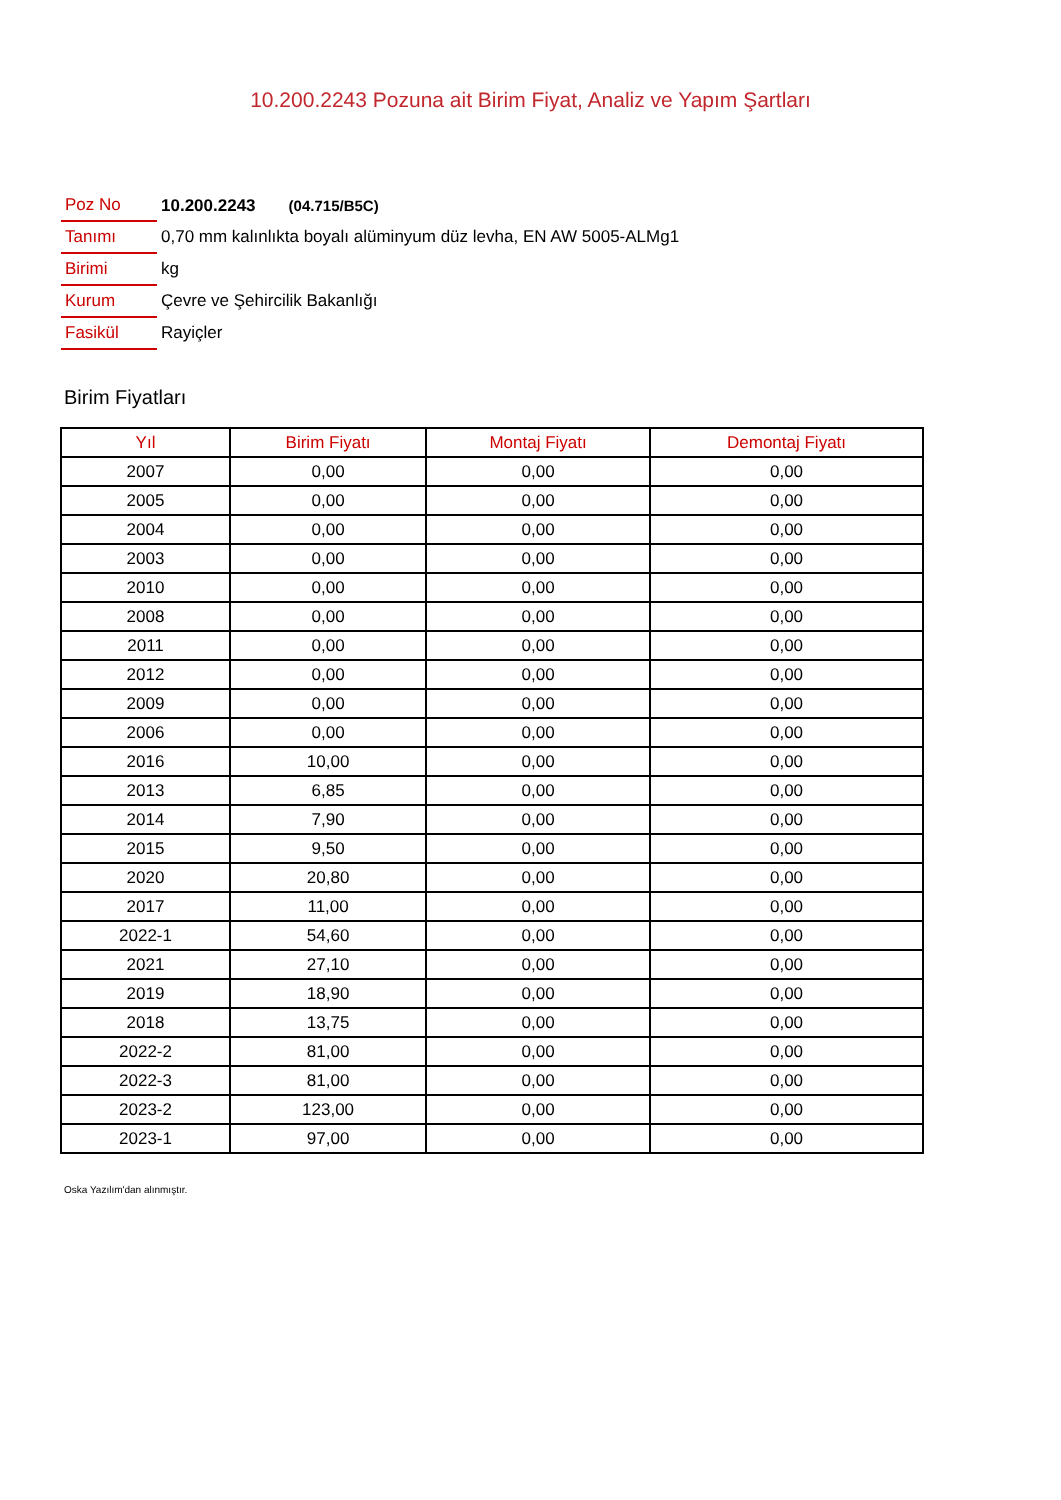10.200.2243 Pozuna ait Birim Fiyat, Analiz ve Yapım Şartları
| Poz No | 10.200.2243 (04.715/B5C) |
| Tanımı | 0,70 mm kalınlıkta boyalı alüminyum düz levha, EN AW 5005-ALMg1 |
| Birimi | kg |
| Kurum | Çevre ve Şehircilik Bakanlığı |
| Fasikül | Rayiçler |
Birim Fiyatları
| Yıl | Birim Fiyatı | Montaj Fiyatı | Demontaj Fiyatı |
| --- | --- | --- | --- |
| 2007 | 0,00 | 0,00 | 0,00 |
| 2005 | 0,00 | 0,00 | 0,00 |
| 2004 | 0,00 | 0,00 | 0,00 |
| 2003 | 0,00 | 0,00 | 0,00 |
| 2010 | 0,00 | 0,00 | 0,00 |
| 2008 | 0,00 | 0,00 | 0,00 |
| 2011 | 0,00 | 0,00 | 0,00 |
| 2012 | 0,00 | 0,00 | 0,00 |
| 2009 | 0,00 | 0,00 | 0,00 |
| 2006 | 0,00 | 0,00 | 0,00 |
| 2016 | 10,00 | 0,00 | 0,00 |
| 2013 | 6,85 | 0,00 | 0,00 |
| 2014 | 7,90 | 0,00 | 0,00 |
| 2015 | 9,50 | 0,00 | 0,00 |
| 2020 | 20,80 | 0,00 | 0,00 |
| 2017 | 11,00 | 0,00 | 0,00 |
| 2022-1 | 54,60 | 0,00 | 0,00 |
| 2021 | 27,10 | 0,00 | 0,00 |
| 2019 | 18,90 | 0,00 | 0,00 |
| 2018 | 13,75 | 0,00 | 0,00 |
| 2022-2 | 81,00 | 0,00 | 0,00 |
| 2022-3 | 81,00 | 0,00 | 0,00 |
| 2023-2 | 123,00 | 0,00 | 0,00 |
| 2023-1 | 97,00 | 0,00 | 0,00 |
Oska Yazılım'dan alınmıştır.